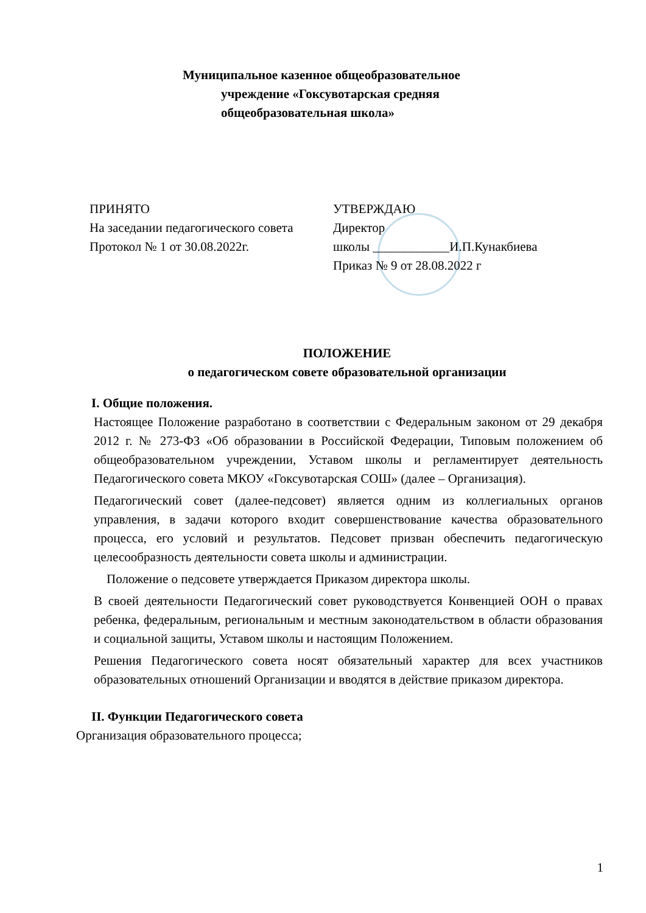Муниципальное казенное общеобразовательное
учреждение «Гоксувотарская средняя
общеобразовательная школа»
ПРИНЯТО
На заседании педагогического совета
Протокол № 1 от 30.08.2022г.
УТВЕРЖДАЮ
Директор
школы ____________И.П.Кунакбиева
Приказ № 9 от 28.08.2022 г
ПОЛОЖЕНИЕ
о педагогическом совете образовательной организации
I. Общие положения.
Настоящее Положение разработано в соответствии с Федеральным законом от 29 декабря 2012 г. № 273-ФЗ «Об образовании в Российской Федерации, Типовым положением об общеобразовательном учреждении, Уставом школы и регламентирует деятельность Педагогического совета МКОУ «Гоксувотарская СОШ» (далее – Организация).
Педагогический совет (далее-педсовет) является одним из коллегиальных органов управления, в задачи которого входит совершенствование качества образовательного процесса, его условий и результатов. Педсовет призван обеспечить педагогическую целесообразность деятельности совета школы и администрации.
Положение о педсовете утверждается Приказом директора школы.
В своей деятельности Педагогический совет руководствуется Конвенцией ООН о правах ребенка, федеральным, региональным и местным законодательством в области образования и социальной защиты, Уставом школы и настоящим Положением.
Решения Педагогического совета носят обязательный характер для всех участников образовательных отношений Организации и вводятся в действие приказом директора.
II. Функции Педагогического совета
Организация образовательного процесса;
1